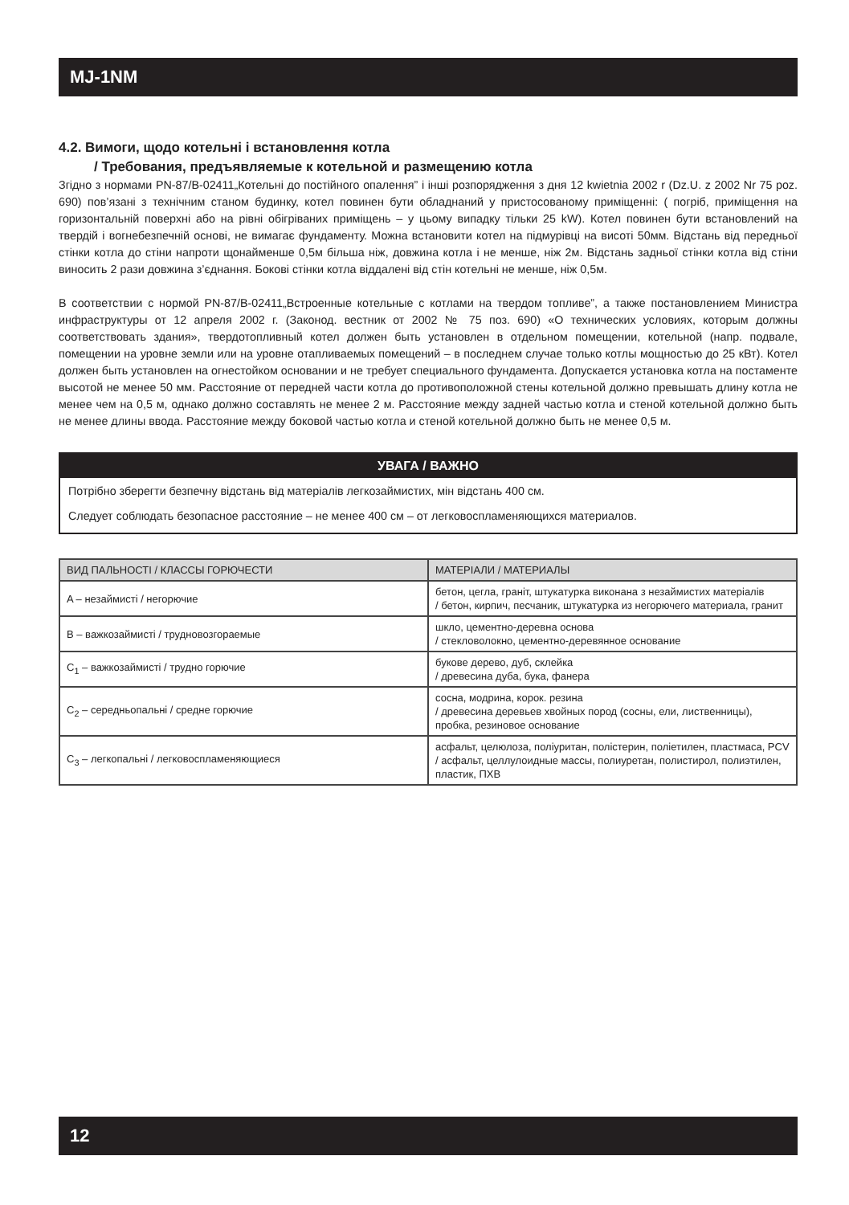MJ-1NM
4.2. Вимоги, щодо котельні і встановлення котла
/ Требования, предъявляемые к котельной и размещению котла
Згідно з нормами PN-87/B-02411„Котельні до постійного опалення” і інші розпорядження з дня 12 kwietnia 2002 r (Dz.U. z 2002 Nr 75 poz. 690) пов’язані з технічним станом будинку, котел повинен бути обладнаний у пристосованому приміщенні: ( погріб, приміщення на горизонтальній поверхні або на рівні обігріваних приміщень – у цьому випадку тільки 25 kW). Котел повинен бути встановлений на твердій і вогнебезпечній основі, не вимагає фундаменту. Можна встановити котел на підмурівці на висоті 50мм. Відстань від передньої стінки котла до стіни напроти щонайменше 0,5м більша ніж, довжина котла і не менше, ніж 2м. Відстань задньої стінки котла від стіни виносить 2 рази довжина з’єднання. Бокові стінки котла віддалені від стін котельні не менше, ніж 0,5м.
В соответствии с нормой PN-87/B-02411„Встроенные котельные с котлами на твердом топливе”, а также постановлением Министра инфраструктуры от 12 апреля 2002 г. (Законод. вестник от 2002 № 75 поз. 690) «О технических условиях, которым должны соответствовать здания», твердотопливный котел должен быть установлен в отдельном помещении, котельной (напр. подвале, помещении на уровне земли или на уровне отапливаемых помещений – в последнем случае только котлы мощностью до 25 кВт). Котел должен быть установлен на огнестойком основании и не требует специального фундамента. Допускается установка котла на постаменте высотой не менее 50 мм. Расстояние от передней части котла до противоположной стены котельной должно превышать длину котла не менее чем на 0,5 м, однако должно составлять не менее 2 м. Расстояние между задней частью котла и стеной котельной должно быть не менее длины ввода. Расстояние между боковой частью котла и стеной котельной должно быть не менее 0,5 м.
УВАГА / ВАЖНО
Потрібно зберегти безпечну відстань від матеріалів легкозаймистих, мін відстань 400 см.
Следует соблюдать безопасное расстояние – не менее 400 см – от легковоспламеняющихся материалов.
| ВИД ПАЛЬНОСТІ / КЛАССЫ ГОРЮЧЕСТИ | МАТЕРІАЛИ / МАТЕРИАЛЫ |
| --- | --- |
| A – незаймисті / негорючие | бетон, цегла, граніт, штукатурка виконана з незаймистих матеріалів / бетон, кирпич, песчаник, штукатурка из негорючего материала, гранит |
| B – важкозаймисті / трудновозгораемые | шкло, цементно-деревна основа / стекловолокно, цементно-деревянное основание |
| C<sub>1</sub> – важкозаймисті / трудно горючие | букове дерево, дуб, склейка / древесина дуба, бука, фанера |
| C<sub>2</sub> – середньопальні / средне горючие | сосна, модрина, корок. резина / древесина деревьев хвойных пород (сосны, ели, лиственницы), пробка, резиновое основание |
| C<sub>3</sub> – легкопальні / легковоспламеняющиеся | асфальт, целюлоза, поліуритан, полістерин, поліетилен, пластмаса, PCV / асфальт, целлулоидные массы, полиуретан, полистирол, полиэтилен, пластик, ПХВ |
12